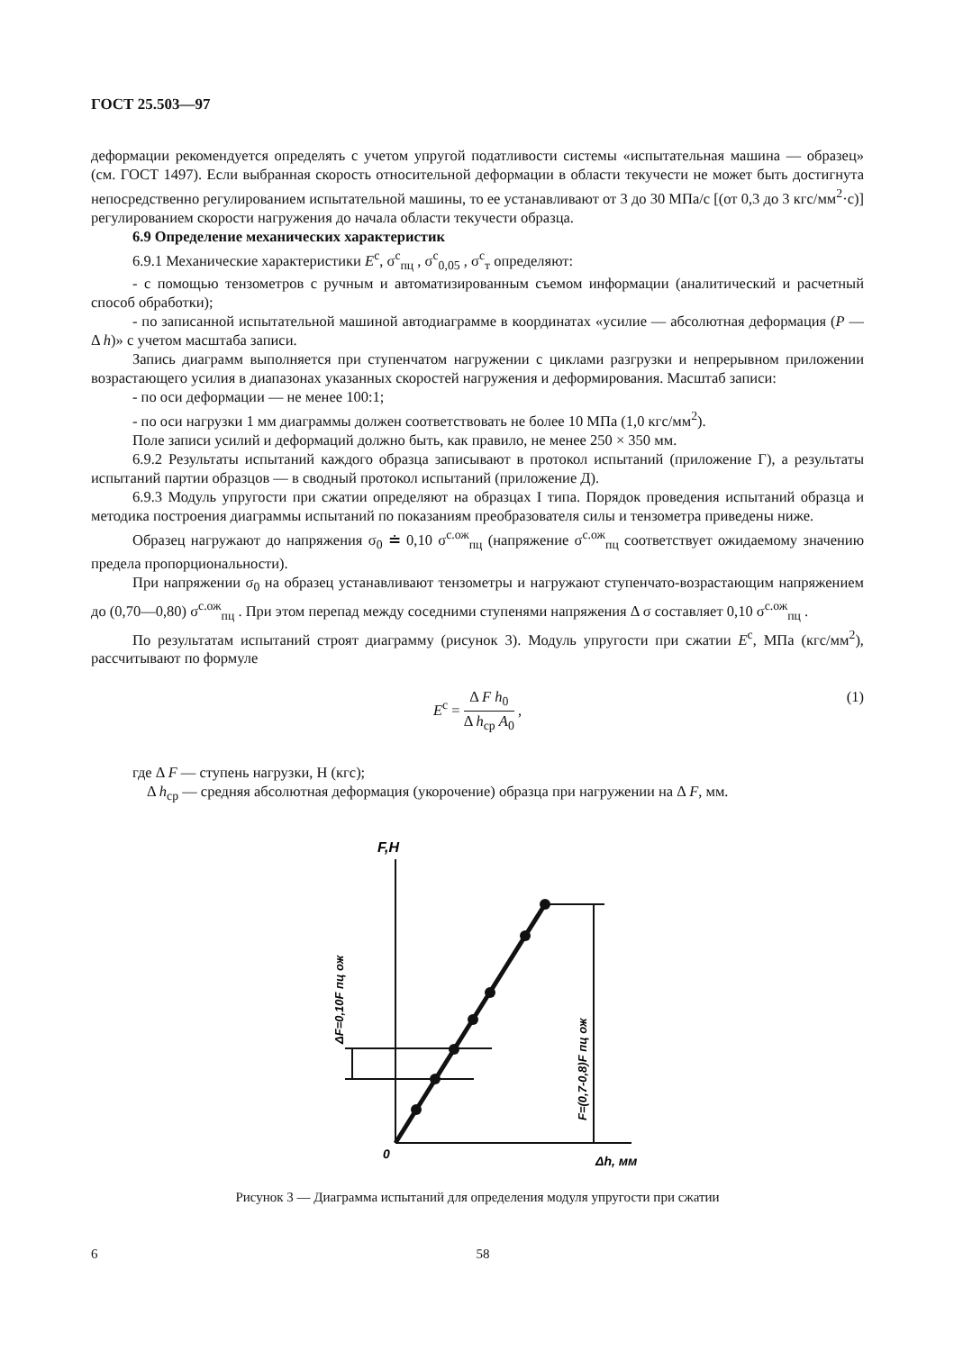ГОСТ 25.503—97
деформации рекомендуется определять с учетом упругой податливости системы «испытательная машина — образец» (см. ГОСТ 1497). Если выбранная скорость относительной деформации в области текучести не может быть достигнута непосредственно регулированием испытательной машины, то ее устанавливают от 3 до 30 МПа/с [(от 0,3 до 3 кгс/мм<sup>2</sup>·с)] регулированием скорости нагружения до начала области текучести образца.
6.9 Определение механических характеристик
6.9.1 Механические характеристики E<sup>с</sup>, σ<sup>с</sup><sub>пц</sub> , σ<sup>с</sup><sub>0,05</sub> , σ<sup>с</sup><sub>т</sub> определяют:
- с помощью тензометров с ручным и автоматизированным съемом информации (аналитический и расчетный способ обработки);
- по записанной испытательной машиной автодиаграмме в координатах «усилие — абсолютная деформация (P — Δ h)» с учетом масштаба записи.
Запись диаграмм выполняется при ступенчатом нагружении с циклами разгрузки и непрерывном приложении возрастающего усилия в диапазонах указанных скоростей нагружения и деформирования. Масштаб записи:
- по оси деформации — не менее 100:1;
- по оси нагрузки 1 мм диаграммы должен соответствовать не более 10 МПа (1,0 кгс/мм<sup>2</sup>).
Поле записи усилий и деформаций должно быть, как правило, не менее 250 × 350 мм.
6.9.2 Результаты испытаний каждого образца записывают в протокол испытаний (приложение Г), а результаты испытаний партии образцов — в сводный протокол испытаний (приложение Д).
6.9.3 Модуль упругости при сжатии определяют на образцах I типа. Порядок проведения испытаний образца и методика построения диаграммы испытаний по показаниям преобразователя силы и тензометра приведены ниже.
Образец нагружают до напряжения σ<sub>0</sub> ≐ 0,10 σ<sup>с.ож</sup><sub>пц</sub> (напряжение σ<sup>с.ож</sup><sub>пц</sub> соответствует ожидаемому значению предела пропорциональности).
При напряжении σ<sub>0</sub> на образец устанавливают тензометры и нагружают ступенчато-возрастающим напряжением до (0,70—0,80) σ<sup>с.ож</sup><sub>пц</sub> . При этом перепад между соседними ступенями напряжения Δ σ составляет 0,10 σ<sup>с.ож</sup><sub>пц</sub> .
По результатам испытаний строят диаграмму (рисунок 3). Модуль упругости при сжатии E<sup>с</sup>, МПа (кгс/мм<sup>2</sup>), рассчитывают по формуле
E<sup>с</sup> = Δ F h<sub>0</sub> Δ h<sub>ср</sub> A<sub>0</sub> ,
(1)
где Δ F — ступень нагрузки, Н (кгс);
Δ h<sub>ср</sub> — средняя абсолютная деформация (укорочение) образца при нагружении на Δ F, мм.
F,Н
0
Δh, мм
ΔF=0,10F пц ож
F=(0,7-0,8)F пц ож
Рисунок 3 — Диаграмма испытаний для определения модуля упругости при сжатии
6 58